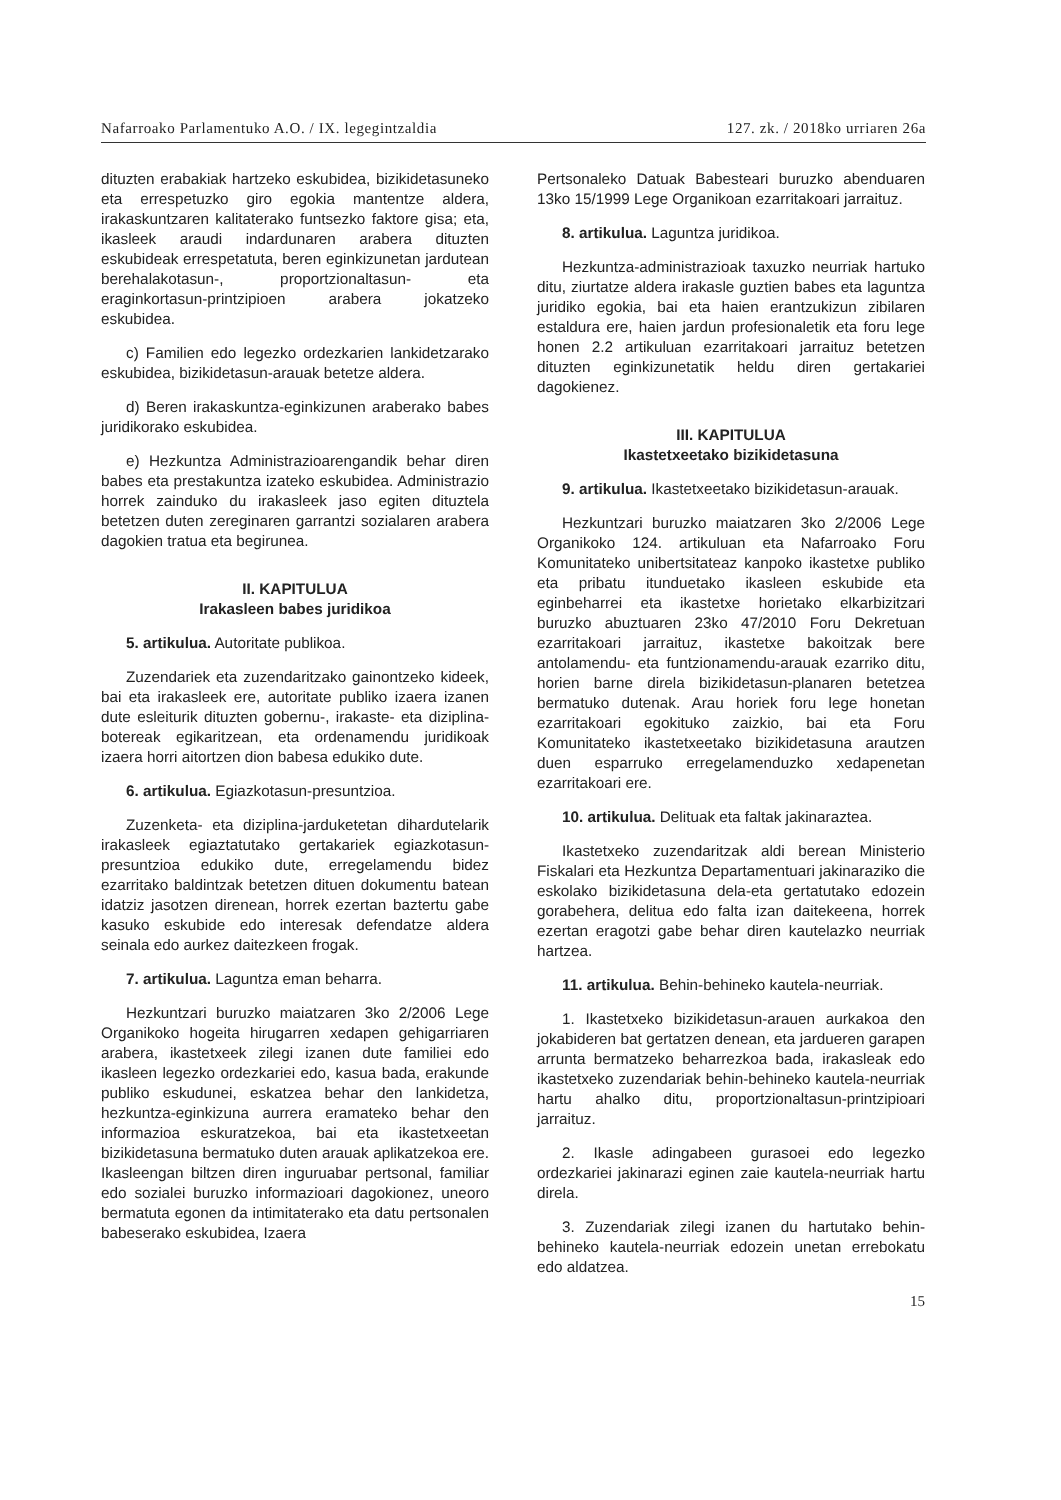Nafarroako Parlamentuko A.O. / IX. legegintzaldia 127. zk. / 2018ko urriaren 26a
dituzten erabakiak hartzeko eskubidea, bizikidetasuneko eta errespetuzko giro egokia mantentze aldera, irakaskuntzaren kalitaterako funtsezko faktore gisa; eta, ikasleek araudi indardunaren arabera dituzten eskubideak errespetatuta, beren eginkizunetan jardutean berehalakotasun-, proportzionaltasun- eta eraginkortasun-printzipioen arabera jokatzeko eskubidea.
c) Familien edo legezko ordezkarien lankidetzarako eskubidea, bizikidetasun-arauak betetze aldera.
d) Beren irakaskuntza-eginkizunen araberako babes juridikorako eskubidea.
e) Hezkuntza Administrazioarengandik behar diren babes eta prestakuntza izateko eskubidea. Administrazio horrek zainduko du irakasleek jaso egiten dituztela betetzen duten zereginaren garrantzi sozialaren arabera dagokien tratua eta begirunea.
II. KAPITULUA
Irakasleen babes juridikoa
5. artikulua. Autoritate publikoa.
Zuzendariek eta zuzendaritzako gainontzeko kideek, bai eta irakasleek ere, autoritate publiko izaera izanen dute esleiturik dituzten gobernu-, irakaste- eta diziplina-botereak egikaritzean, eta ordenamendu juridikoak izaera horri aitortzen dion babesa edukiko dute.
6. artikulua. Egiazkotasun-presuntzioa.
Zuzenketa- eta diziplina-jarduketetan dihardutelarik irakasleek egiaztatutako gertakariek egiazkotasun-presuntzioa edukiko dute, erregelamendu bidez ezarritako baldintzak betetzen dituen dokumentu batean idatziz jasotzen direnean, horrek ezertan baztertu gabe kasuko eskubide edo interesak defendatze aldera seinala edo aurkez daitezkeen frogak.
7. artikulua. Laguntza eman beharra.
Hezkuntzari buruzko maiatzaren 3ko 2/2006 Lege Organikoko hogeita hirugarren xedapen gehigarriaren arabera, ikastetxeek zilegi izanen dute familiei edo ikasleen legezko ordezkariei edo, kasua bada, erakunde publiko eskudunei, eskatzea behar den lankidetza, hezkuntza-eginkizuna aurrera eramateko behar den informazioa eskuratzekoa, bai eta ikastetxeetan bizikidetasuna bermatuko duten arauak aplikatzekoa ere. Ikasleengan biltzen diren inguruabar pertsonal, familiar edo sozialei buruzko informazioari dagokionez, uneoro bermatuta egonen da intimitaterako eta datu pertsonalen babeserako eskubidea, Izaera
Pertsonaleko Datuak Babesteari buruzko abenduaren 13ko 15/1999 Lege Organikoan ezarritakoari jarraituz.
8. artikulua. Laguntza juridikoa.
Hezkuntza-administrazioak taxuzko neurriak hartuko ditu, ziurtatze aldera irakasle guztien babes eta laguntza juridiko egokia, bai eta haien erantzukizun zibilaren estaldura ere, haien jardun profesionaletik eta foru lege honen 2.2 artikuluan ezarritakoari jarraituz betetzen dituzten eginkizunetatik heldu diren gertakariei dagokienez.
III. KAPITULUA
Ikastetxeetako bizikidetasuna
9. artikulua. Ikastetxeetako bizikidetasun-arauak.
Hezkuntzari buruzko maiatzaren 3ko 2/2006 Lege Organikoko 124. artikuluan eta Nafarroako Foru Komunitateko unibertsitateaz kanpoko ikastetxe publiko eta pribatu itunduetako ikasleen eskubide eta eginbeharrei eta ikastetxe horietako elkarbizitzari buruzko abuztuaren 23ko 47/2010 Foru Dekretuan ezarritakoari jarraituz, ikastetxe bakoitzak bere antolamendu- eta funtzionamendu-arauak ezarriko ditu, horien barne direla bizikidetasun-planaren betetzea bermatuko dutenak. Arau horiek foru lege honetan ezarritakoari egokituko zaizkio, bai eta Foru Komunitateko ikastetxeetako bizikidetasuna arautzen duen esparruko erregelamenduzko xedapenetan ezarritakoari ere.
10. artikulua. Delituak eta faltak jakinaraztea.
Ikastetxeko zuzendaritzak aldi berean Ministerio Fiskalari eta Hezkuntza Departamentuari jakinaraziko die eskolako bizikidetasuna dela-eta gertatutako edozein gorabehera, delitua edo falta izan daitekeena, horrek ezertan eragotzi gabe behar diren kautelazko neurriak hartzea.
11. artikulua. Behin-behineko kautela-neurriak.
1. Ikastetxeko bizikidetasun-arauen aurkakoa den jokabideren bat gertatzen denean, eta jardueren garapen arrunta bermatzeko beharrezkoa bada, irakasleak edo ikastetxeko zuzendariak behin-behineko kautela-neurriak hartu ahalko ditu, proportzionaltasun-printzipioari jarraituz.
2. Ikasle adingabeen gurasoei edo legezko ordezkariei jakinarazi eginen zaie kautela-neurriak hartu direla.
3. Zuzendariak zilegi izanen du hartutako behin-behineko kautela-neurriak edozein unetan errebokatu edo aldatzea.
15